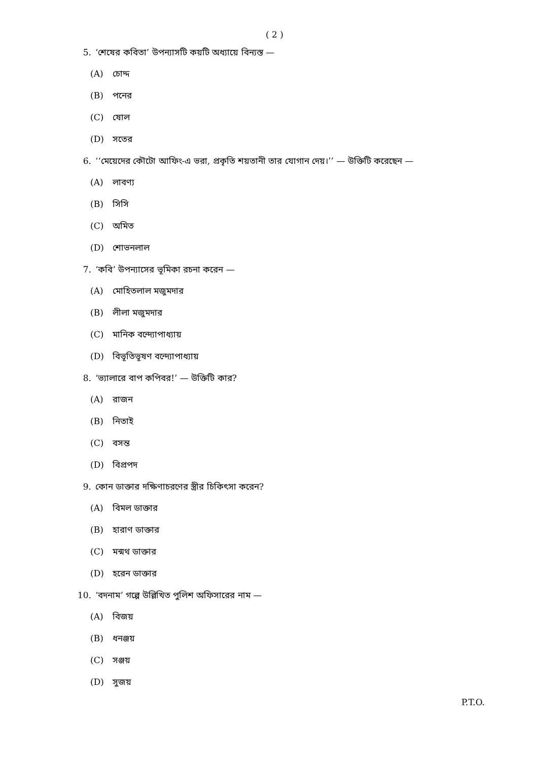( 2 )
5. ‘শেষের কবিতা’ উপন্যাসটি কয়টি অধ্যায়ে বিন্যস্ত —
(A) চোদ্দ
(B) পনের
(C) ষোল
(D) সতের
6. ‘‘মেয়েদের কৌটো আফিং-এ ভরা, প্রকৃতি শয়তানী তার যোগান দেয়।’’ — উক্তিটি করেছেন —
(A) লাবণ্য
(B) সিসি
(C) অমিত
(D) শোভনলাল
7. ‘কবি’ উপন্যাসের ভূমিকা রচনা করেন —
(A) মোহিতলাল মজুমদার
(B) লীলা মজুমদার
(C) মানিক বন্দ্যোপাধ্যায়
(D) বিভূতিভূষণ বন্দ্যোপাধ্যায়
8. ‘ভ্যালারে বাপ কপিবর!’ — উক্তিটি কার?
(A) রাজন
(B) নিতাই
(C) বসন্ত
(D) বিপ্রপদ
9. কোন ডাক্তার দক্ষিণাচরণের স্ত্রীর চিকিৎসা করেন?
(A) বিমল ডাক্তার
(B) হারাণ ডাক্তার
(C) মন্মথ ডাক্তার
(D) হরেন ডাক্তার
10. ‘বদনাম’ গল্পে উল্লিখিত পুলিশ অফিসারের নাম —
(A) বিজয়
(B) ধনঞ্জয়
(C) সঞ্জয়
(D) সুজয়
P.T.O.